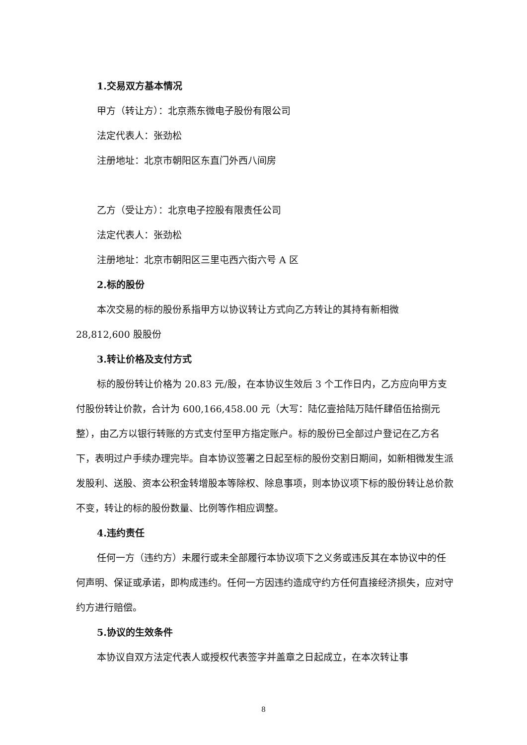1.交易双方基本情况
甲方（转让方）：北京燕东微电子股份有限公司
法定代表人：张劲松
注册地址：北京市朝阳区东直门外西八间房
乙方（受让方）：北京电子控股有限责任公司
法定代表人：张劲松
注册地址：北京市朝阳区三里屯西六街六号 A 区
2.标的股份
本次交易的标的股份系指甲方以协议转让方式向乙方转让的其持有新相微 28,812,600 股股份
3.转让价格及支付方式
标的股份转让价格为 20.83 元/股，在本协议生效后 3 个工作日内，乙方应向甲方支付股份转让价款，合计为 600,166,458.00 元（大写：陆亿壹拾陆万陆仟肆佰伍拾捌元整），由乙方以银行转账的方式支付至甲方指定账户。标的股份已全部过户登记在乙方名下，表明过户手续办理完毕。自本协议签署之日起至标的股份交割日期间，如新相微发生派发股利、送股、资本公积金转增股本等除权、除息事项，则本协议项下标的股份转让总价款不变，转让的标的股份数量、比例等作相应调整。
4.违约责任
任何一方（违约方）未履行或未全部履行本协议项下之义务或违反其在本协议中的任何声明、保证或承诺，即构成违约。任何一方因违约造成守约方任何直接经济损失，应对守约方进行赔偿。
5.协议的生效条件
本协议自双方法定代表人或授权代表签字并盖章之日起成立，在本次转让事
8